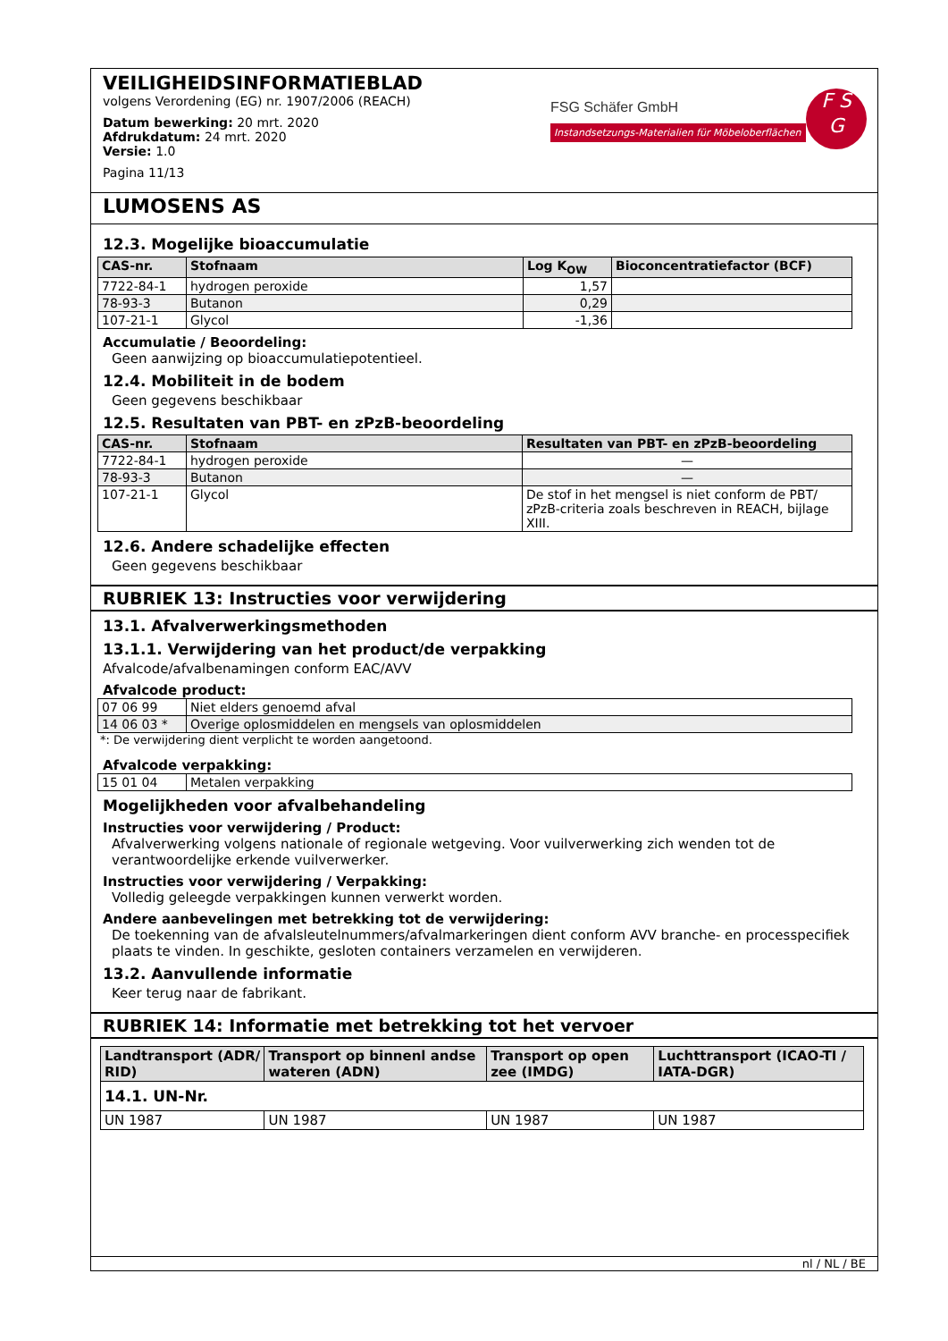VEILIGHEIDSINFORMATIEBLAD
volgens Verordening (EG) nr. 1907/2006 (REACH)
Datum bewerking: 20 mrt. 2020
Afdrukdatum: 24 mrt. 2020
Versie: 1.0
Pagina 11/13
FSG Schäfer GmbH
Instandsetzungs-Materialien für Möbeloberflächen
F S
G
LUMOSENS AS
12.3. Mogelijke bioaccumulatie
| CAS-nr. | Stofnaam | Log K<sub>OW</sub> | Bioconcentratiefactor (BCF) |
| --- | --- | --- | --- |
| 7722-84-1 | hydrogen peroxide | 1,57 | |
| 78-93-3 | Butanon | 0,29 | |
| 107-21-1 | Glycol | -1,36 | |
Accumulatie / Beoordeling:
Geen aanwijzing op bioaccumulatiepotentieel.
12.4. Mobiliteit in de bodem
Geen gegevens beschikbaar
12.5. Resultaten van PBT- en zPzB-beoordeling
| CAS-nr. | Stofnaam | Resultaten van PBT- en zPzB-beoordeling |
| --- | --- | --- |
| 7722-84-1 | hydrogen peroxide | — |
| 78-93-3 | Butanon | — |
| 107-21-1 | Glycol | De stof in het mengsel is niet conform de PBT/ zPzB-criteria zoals beschreven in REACH, bijlage XIII. |
12.6. Andere schadelijke effecten
Geen gegevens beschikbaar
RUBRIEK 13: Instructies voor verwijdering
13.1. Afvalverwerkingsmethoden
13.1.1. Verwijdering van het product/de verpakking
Afvalcode/afvalbenamingen conform EAC/AVV
Afvalcode product:
| 07 06 99 | Niet elders genoemd afval |
| 14 06 03 * | Overige oplosmiddelen en mengsels van oplosmiddelen |
*: De verwijdering dient verplicht te worden aangetoond.
Afvalcode verpakking:
| 15 01 04 | Metalen verpakking |
Mogelijkheden voor afvalbehandeling
Instructies voor verwijdering / Product:
Afvalverwerking volgens nationale of regionale wetgeving. Voor vuilverwerking zich wenden tot de verantwoordelijke erkende vuilverwerker.
Instructies voor verwijdering / Verpakking:
Volledig geleegde verpakkingen kunnen verwerkt worden.
Andere aanbevelingen met betrekking tot de verwijdering:
De toekenning van de afvalsleutelnummers/afvalmarkeringen dient conform AVV branche- en processpecifiek plaats te vinden. In geschikte, gesloten containers verzamelen en verwijderen.
13.2. Aanvullende informatie
Keer terug naar de fabrikant.
RUBRIEK 14: Informatie met betrekking tot het vervoer
| Landtransport (ADR/ RID) | Transport op binnenl andse wateren (ADN) | Transport op open zee (IMDG) | Luchttransport (ICAO-TI / IATA-DGR) |
| --- | --- | --- | --- |
| 14.1. UN-Nr. | | | |
| UN 1987 | UN 1987 | UN 1987 | UN 1987 |
nl / NL / BE